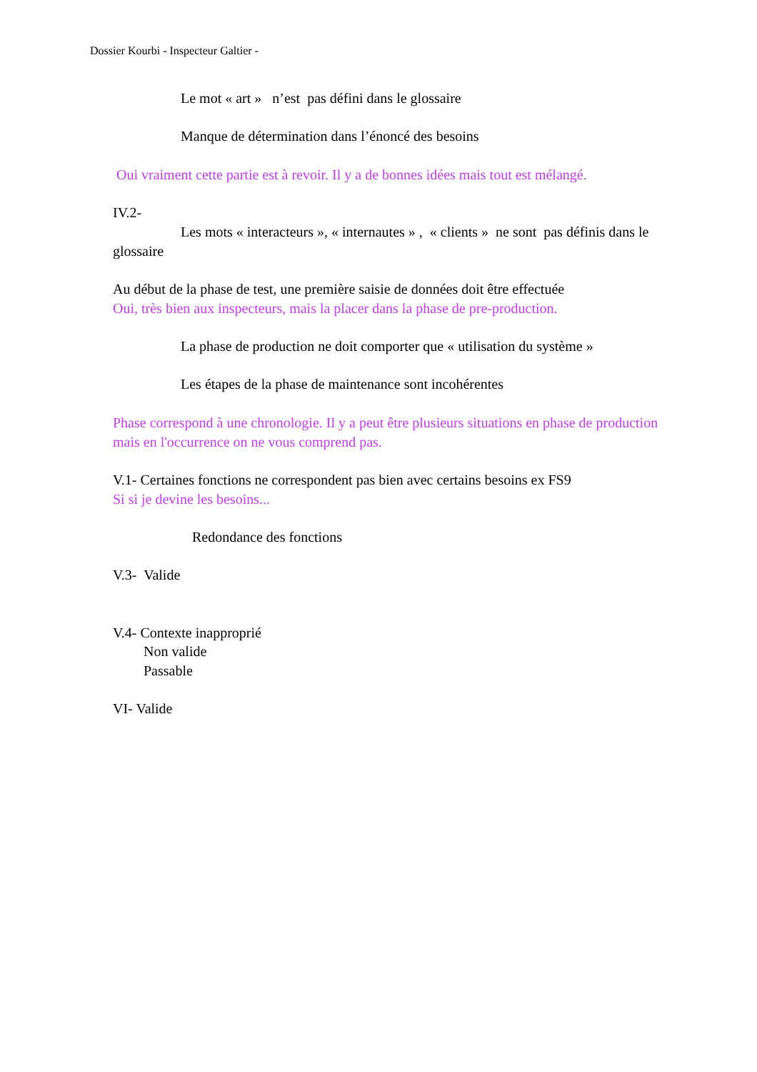Dossier Kourbi - Inspecteur Galtier -
Le mot « art » n’est pas défini dans le glossaire
Manque de détermination dans l’énoncé des besoins
Oui vraiment cette partie est à revoir. Il y a de bonnes idées mais tout est mélangé.
IV.2-
Les mots « interacteurs », « internautes » , « clients » ne sont pas définis dans le glossaire
Au début de la phase de test, une première saisie de données doit être effectuée
Oui, très bien aux inspecteurs, mais la placer dans la phase de pre-production.
La phase de production ne doit comporter que « utilisation du système »
Les étapes de la phase de maintenance sont incohérentes
Phase correspond à une chronologie. Il y a peut être plusieurs situations en phase de production mais en l'occurrence on ne vous comprend pas.
V.1- Certaines fonctions ne correspondent pas bien avec certains besoins ex FS9
Si si je devine les besoins...
Redondance des fonctions
V.3- Valide
V.4- Contexte inapproprié
Non valide
Passable
VI- Valide